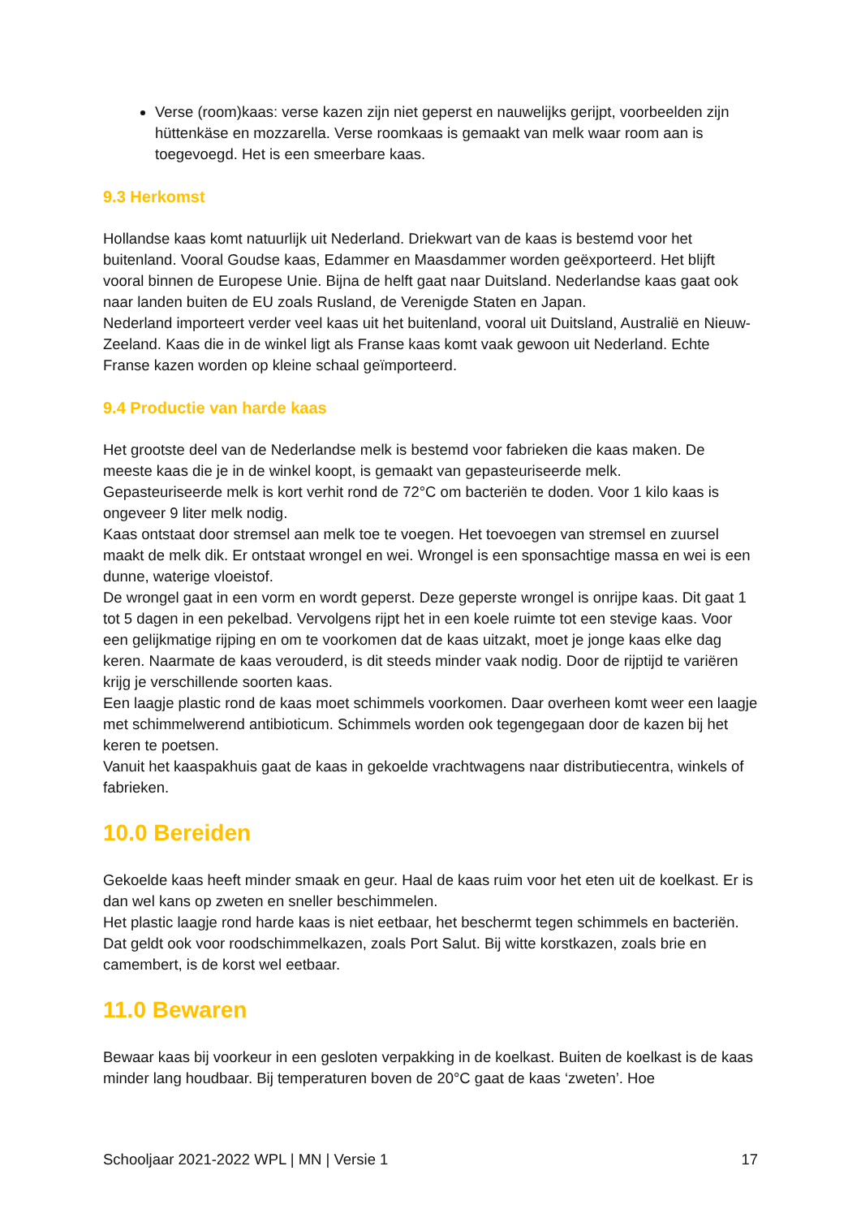Verse (room)kaas: verse kazen zijn niet geperst en nauwelijks gerijpt, voorbeelden zijn hüttenkäse en mozzarella. Verse roomkaas is gemaakt van melk waar room aan is toegevoegd. Het is een smeerbare kaas.
9.3 Herkomst
Hollandse kaas komt natuurlijk uit Nederland. Driekwart van de kaas is bestemd voor het buitenland. Vooral Goudse kaas, Edammer en Maasdammer worden geëxporteerd. Het blijft vooral binnen de Europese Unie. Bijna de helft gaat naar Duitsland. Nederlandse kaas gaat ook naar landen buiten de EU zoals Rusland, de Verenigde Staten en Japan.
Nederland importeert verder veel kaas uit het buitenland, vooral uit Duitsland, Australië en Nieuw-Zeeland. Kaas die in de winkel ligt als Franse kaas komt vaak gewoon uit Nederland. Echte Franse kazen worden op kleine schaal geïmporteerd.
9.4 Productie van harde kaas
Het grootste deel van de Nederlandse melk is bestemd voor fabrieken die kaas maken. De meeste kaas die je in de winkel koopt, is gemaakt van gepasteuriseerde melk.
Gepasteuriseerde melk is kort verhit rond de 72°C om bacteriën te doden. Voor 1 kilo kaas is ongeveer 9 liter melk nodig.
Kaas ontstaat door stremsel aan melk toe te voegen. Het toevoegen van stremsel en zuursel maakt de melk dik. Er ontstaat wrongel en wei. Wrongel is een sponsachtige massa en wei is een dunne, waterige vloeistof.
De wrongel gaat in een vorm en wordt geperst. Deze geperste wrongel is onrijpe kaas. Dit gaat 1 tot 5 dagen in een pekelbad. Vervolgens rijpt het in een koele ruimte tot een stevige kaas. Voor een gelijkmatige rijping en om te voorkomen dat de kaas uitzakt, moet je jonge kaas elke dag keren. Naarmate de kaas verouderd, is dit steeds minder vaak nodig. Door de rijptijd te variëren krijg je verschillende soorten kaas.
Een laagje plastic rond de kaas moet schimmels voorkomen. Daar overheen komt weer een laagje met schimmelwerend antibioticum. Schimmels worden ook tegengegaan door de kazen bij het keren te poetsen.
Vanuit het kaaspakhuis gaat de kaas in gekoelde vrachtwagens naar distributiecentra, winkels of fabrieken.
10.0 Bereiden
Gekoelde kaas heeft minder smaak en geur. Haal de kaas ruim voor het eten uit de koelkast. Er is dan wel kans op zweten en sneller beschimmelen.
Het plastic laagje rond harde kaas is niet eetbaar, het beschermt tegen schimmels en bacteriën. Dat geldt ook voor roodschimmelkazen, zoals Port Salut. Bij witte korstkazen, zoals brie en camembert, is de korst wel eetbaar.
11.0 Bewaren
Bewaar kaas bij voorkeur in een gesloten verpakking in de koelkast. Buiten de koelkast is de kaas minder lang houdbaar. Bij temperaturen boven de 20°C gaat de kaas ‘zweten’. Hoe
Schooljaar 2021-2022 WPL | MN | Versie 1 17